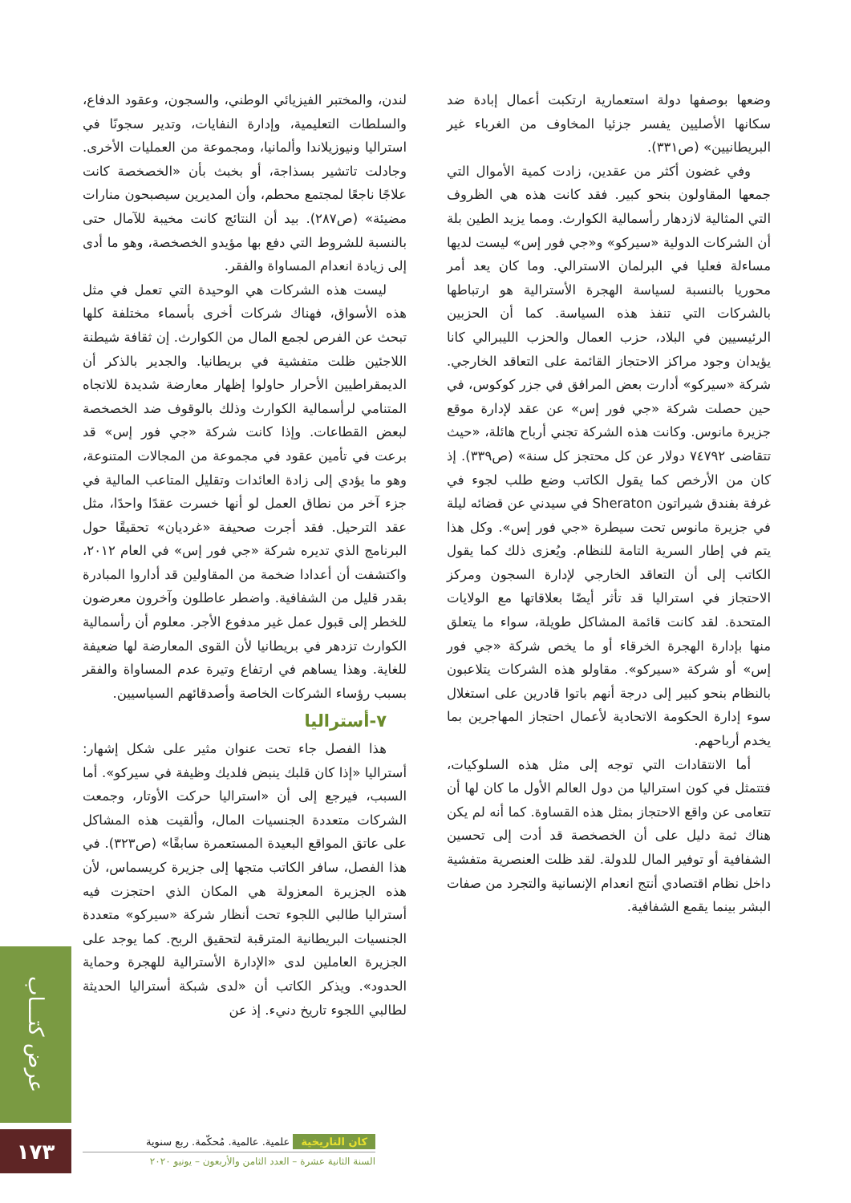لندن، والمختبر الفيزيائي الوطني، والسجون، وعقود الدفاع، والسلطات التعليمية، وإدارة النفايات، وتدير سجونًا في استراليا ونيوزيلاندا وألمانيا، ومجموعة من العمليات الأخرى. وجادلت تاتشير بسذاجة، أو بخبث بأن «الخصخصة كانت علاجًا ناجعًا لمجتمع محطم، وأن المديرين سيصبحون منارات مضيئة» (ص٢٨٧). بيد أن النتائج كانت مخيبة للآمال حتى بالنسبة للشروط التي دفع بها مؤيدو الخصخصة، وهو ما أدى إلى زيادة انعدام المساواة والفقر.
ليست هذه الشركات هي الوحيدة التي تعمل في مثل هذه الأسواق، فهناك شركات أخرى بأسماء مختلفة كلها تبحث عن الفرص لجمع المال من الكوارث. إن ثقافة شيطنة اللاجئين ظلت متفشية في بريطانيا. والجدير بالذكر أن الديمقراطيين الأحرار حاولوا إظهار معارضة شديدة للاتجاه المتنامي لرأسمالية الكوارث وذلك بالوقوف ضد الخصخصة لبعض القطاعات. وإذا كانت شركة «جي فور إس» قد برعت في تأمين عقود في مجموعة من المجالات المتنوعة، وهو ما يؤدي إلى زادة العائدات وتقليل المتاعب المالية في جزء آخر من نطاق العمل لو أنها خسرت عقدًا واحدًا، مثل عقد الترحيل. فقد أجرت صحيفة «غرديان» تحقيقًا حول البرنامج الذي تديره شركة «جي فور إس» في العام ٢٠١٢، واكتشفت أن أعدادا ضخمة من المقاولين قد أداروا المبادرة بقدر قليل من الشفافية. واضطر عاطلون وآخرون معرضون للخطر إلى قبول عمل غير مدفوع الأجر. معلوم أن رأسمالية الكوارث تزدهر في بريطانيا لأن القوى المعارضة لها ضعيفة للغاية. وهذا يساهم في ارتفاع وتيرة عدم المساواة والفقر بسبب رؤساء الشركات الخاصة وأصدقائهم السياسيين.
٧-أستراليا
هذا الفصل جاء تحت عنوان مثير على شكل إشهار: أستراليا «إذا كان قلبك ينبض فلديك وظيفة في سيركو». أما السبب، فيرجع إلى أن «استراليا حركت الأوتار، وجمعت الشركات متعددة الجنسيات المال، وألقيت هذه المشاكل على عاتق المواقع البعيدة المستعمرة سابقًا» (ص٣٢٣). في هذا الفصل، سافر الكاتب متجها إلى جزيرة كريسماس، لأن هذه الجزيرة المعزولة هي المكان الذي احتجزت فيه أستراليا طالبي اللجوء تحت أنظار شركة «سيركو» متعددة الجنسيات البريطانية المترقبة لتحقيق الربح. كما يوجد على الجزيرة العاملين لدى «الإدارة الأسترالية للهجرة وحماية الحدود». ويذكر الكاتب أن «لدى شبكة أستراليا الحديثة لطالبي اللجوء تاريخ دنيء. إذ عن
وضعها بوصفها دولة استعمارية ارتكبت أعمال إبادة ضد سكانها الأصليين يفسر جزئيا المخاوف من الغرباء غير البريطانيين» (ص٣٣١).
وفي غضون أكثر من عقدين، زادت كمية الأموال التي جمعها المقاولون بنحو كبير. فقد كانت هذه هي الظروف التي المثالية لازدهار رأسمالية الكوارث. ومما يزيد الطين بلة أن الشركات الدولية «سيركو» و«جي فور إس» ليست لديها مساءلة فعليا في البرلمان الاسترالي. وما كان يعد أمر محوريا بالنسبة لسياسة الهجرة الأسترالية هو ارتباطها بالشركات التي تنفذ هذه السياسة. كما أن الحزبين الرئيسيين في البلاد، حزب العمال والحزب الليبرالي كانا يؤيدان وجود مراكز الاحتجاز القائمة على التعاقد الخارجي. شركة «سيركو» أدارت بعض المرافق في جزر كوكوس، في حين حصلت شركة «جي فور إس» عن عقد لإدارة موقع جزيرة مانوس. وكانت هذه الشركة تجني أرباح هائلة، «حيث تتقاضى ٧٤٧٩٢ دولار عن كل محتجز كل سنة» (ص٣٣٩). إذ كان من الأرخص كما يقول الكاتب وضع طلب لجوء في غرفة بفندق شيراتون Sheraton في سيدني عن قضائه ليلة في جزيرة مانوس تحت سيطرة «جي فور إس». وكل هذا يتم في إطار السرية التامة للنظام. ويُعزى ذلك كما يقول الكاتب إلى أن التعاقد الخارجي لإدارة السجون ومركز الاحتجاز في استراليا قد تأثر أيضًا بعلاقاتها مع الولايات المتحدة. لقد كانت قائمة المشاكل طويلة، سواء ما يتعلق منها بإدارة الهجرة الخرقاء أو ما يخص شركة «جي فور إس» أو شركة «سيركو». مقاولو هذه الشركات يتلاعبون بالنظام بنحو كبير إلى درجة أنهم باتوا قادرين على استغلال سوء إدارة الحكومة الاتحادية لأعمال احتجاز المهاجرين بما يخدم أرباحهم.
أما الانتقادات التي توجه إلى مثل هذه السلوكيات، فتتمثل في كون استراليا من دول العالم الأول ما كان لها أن تتعامى عن واقع الاحتجاز بمثل هذه القساوة. كما أنه لم يكن هناك ثمة دليل على أن الخصخصة قد أدت إلى تحسين الشفافية أو توفير المال للدولة. لقد ظلت العنصرية متفشية داخل نظام اقتصادي أنتج انعدام الإنسانية والتجرد من صفات البشر بينما يقمع الشفافية.
عرض كتـــاب
١٧٣
كان التاريخية علمية. عالمية. مُحكّمة. ربع سنوية
السنة الثانية عشرة – العدد الثامن والأربعون – يونيو ٢٠٢٠